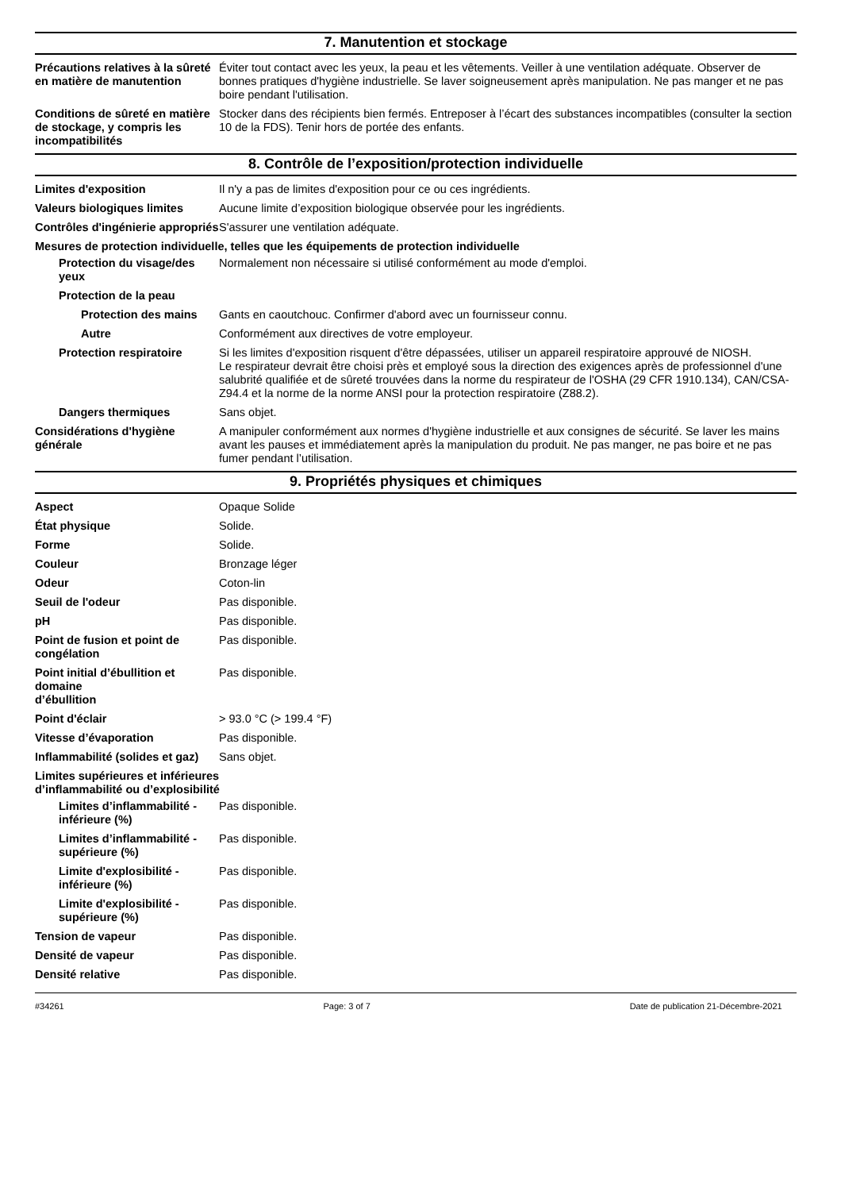7. Manutention et stockage
Précautions relatives à la sûreté en matière de manutention
Éviter tout contact avec les yeux, la peau et les vêtements. Veiller à une ventilation adéquate. Observer de bonnes pratiques d'hygiène industrielle. Se laver soigneusement après manipulation. Ne pas manger et ne pas boire pendant l'utilisation.
Conditions de sûreté en matière de stockage, y compris les incompatibilités
Stocker dans des récipients bien fermés. Entreposer à l’écart des substances incompatibles (consulter la section 10 de la FDS). Tenir hors de portée des enfants.
8. Contrôle de l’exposition/protection individuelle
Limites d'exposition Il n'y a pas de limites d'exposition pour ce ou ces ingrédients.
Valeurs biologiques limites
Aucune limite d’exposition biologique observée pour les ingrédients.
Contrôles d'ingénierie appropriés
S'assurer une ventilation adéquate.
Mesures de protection individuelle, telles que les équipements de protection individuelle
Protection du visage/des yeux
Normalement non nécessaire si utilisé conformément au mode d'emploi.
Protection de la peau
Protection des mains Gants en caoutchouc. Confirmer d'abord avec un fournisseur connu.
Autre Conformément aux directives de votre employeur.
Protection respiratoire Si les limites d'exposition risquent d'être dépassées, utiliser un appareil respiratoire approuvé de NIOSH.
Le respirateur devrait être choisi près et employé sous la direction des exigences après de professionnel d'une salubrité qualifiée et de sûreté trouvées dans la norme du respirateur de l'OSHA (29 CFR 1910.134), CAN/CSA-Z94.4 et la norme de la norme ANSI pour la protection respiratoire (Z88.2).
Dangers thermiques Sans objet.
Considérations d'hygiène générale
A manipuler conformément aux normes d'hygiène industrielle et aux consignes de sécurité. Se laver les mains avant les pauses et immédiatement après la manipulation du produit. Ne pas manger, ne pas boire et ne pas fumer pendant l’utilisation.
9. Propriétés physiques et chimiques
Aspect Opaque Solide
État physique Solide.
Forme Solide.
Couleur Bronzage léger
Odeur Coton-lin
Seuil de l'odeur Pas disponible.
pH Pas disponible.
Point de fusion et point de congélation
Pas disponible.
Point initial d’ébullition et domaine
d’ébullition
Pas disponible.
Point d'éclair > 93.0 °C (> 199.4 °F)
Vitesse d’évaporation Pas disponible.
Inflammabilité (solides et gaz)
Sans objet.
Limites supérieures et inférieures
d’inflammabilité ou d’explosibilité
Limites d’inflammabilité - inférieure (%)
Pas disponible.
Limites d’inflammabilité - supérieure (%)
Pas disponible.
Limite d'explosibilité - inférieure (%)
Pas disponible.
Limite d'explosibilité - supérieure (%)
Pas disponible.
Tension de vapeur Pas disponible.
Densité de vapeur Pas disponible.
Densité relative Pas disponible.
#34261 Page: 3 of 7 Date de publication 21-Décembre-2021